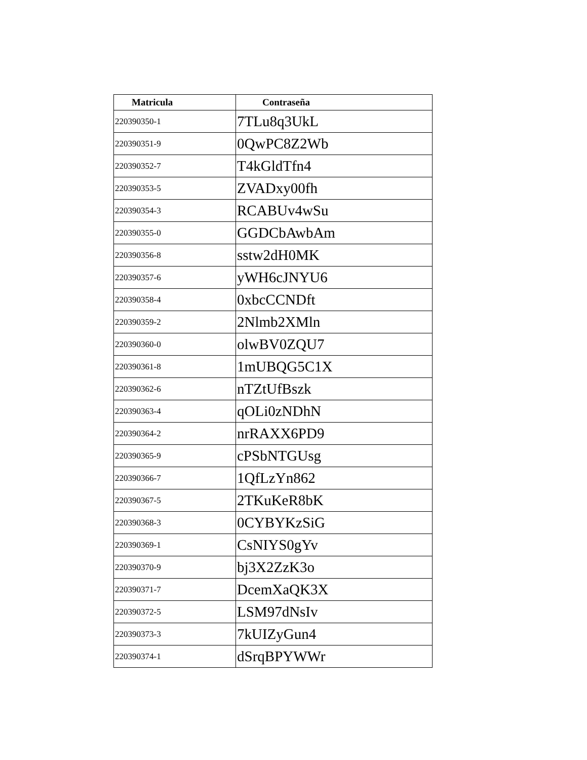| Matricula | Contraseña |
| --- | --- |
| 220390350-1 | 7TLu8q3UkL |
| 220390351-9 | 0QwPC8Z2Wb |
| 220390352-7 | T4kGldTfn4 |
| 220390353-5 | ZVADxy00fh |
| 220390354-3 | RCABUv4wSu |
| 220390355-0 | GGDCbAwbAm |
| 220390356-8 | sstw2dH0MK |
| 220390357-6 | yWH6cJNYU6 |
| 220390358-4 | 0xbcCCNDft |
| 220390359-2 | 2Nlmb2XMln |
| 220390360-0 | olwBV0ZQU7 |
| 220390361-8 | 1mUBQG5C1X |
| 220390362-6 | nTZtUfBszk |
| 220390363-4 | qOLi0zNDhN |
| 220390364-2 | nrRAXX6PD9 |
| 220390365-9 | cPSbNTGUsg |
| 220390366-7 | 1QfLzYn862 |
| 220390367-5 | 2TKuKeR8bK |
| 220390368-3 | 0CYBYKzSiG |
| 220390369-1 | CsNIYS0gYv |
| 220390370-9 | bj3X2ZzK3o |
| 220390371-7 | DcemXaQK3X |
| 220390372-5 | LSM97dNsIv |
| 220390373-3 | 7kUIZyGun4 |
| 220390374-1 | dSrqBPYWWr |